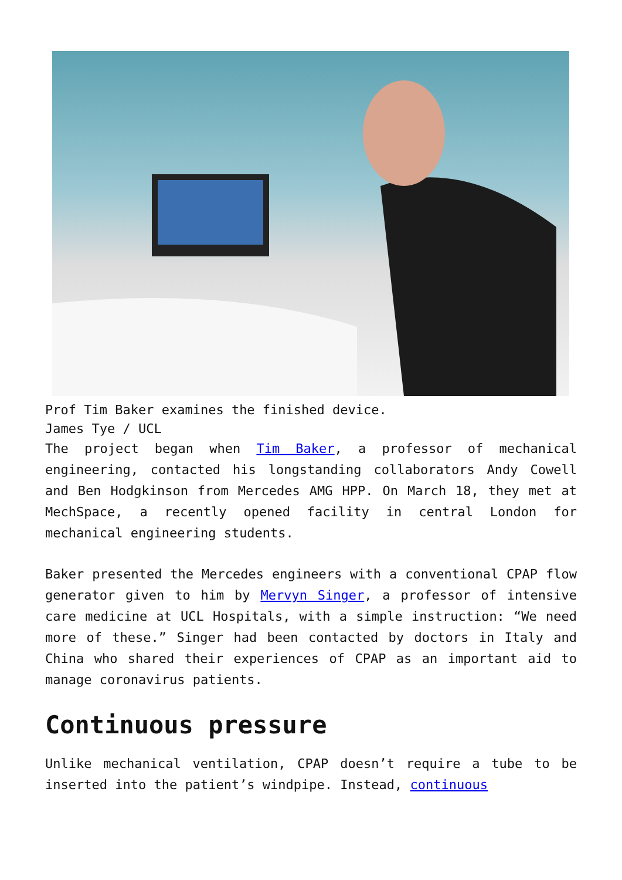Prof Tim Baker examines the finished device.
James Tye / UCL
The project began when Tim Baker, a professor of mechanical engineering, contacted his longstanding collaborators Andy Cowell and Ben Hodgkinson from Mercedes AMG HPP. On March 18, they met at MechSpace, a recently opened facility in central London for mechanical engineering students.
Baker presented the Mercedes engineers with a conventional CPAP flow generator given to him by Mervyn Singer, a professor of intensive care medicine at UCL Hospitals, with a simple instruction: “We need more of these.” Singer had been contacted by doctors in Italy and China who shared their experiences of CPAP as an important aid to manage coronavirus patients.
Continuous pressure
Unlike mechanical ventilation, CPAP doesn’t require a tube to be inserted into the patient’s windpipe. Instead, continuous